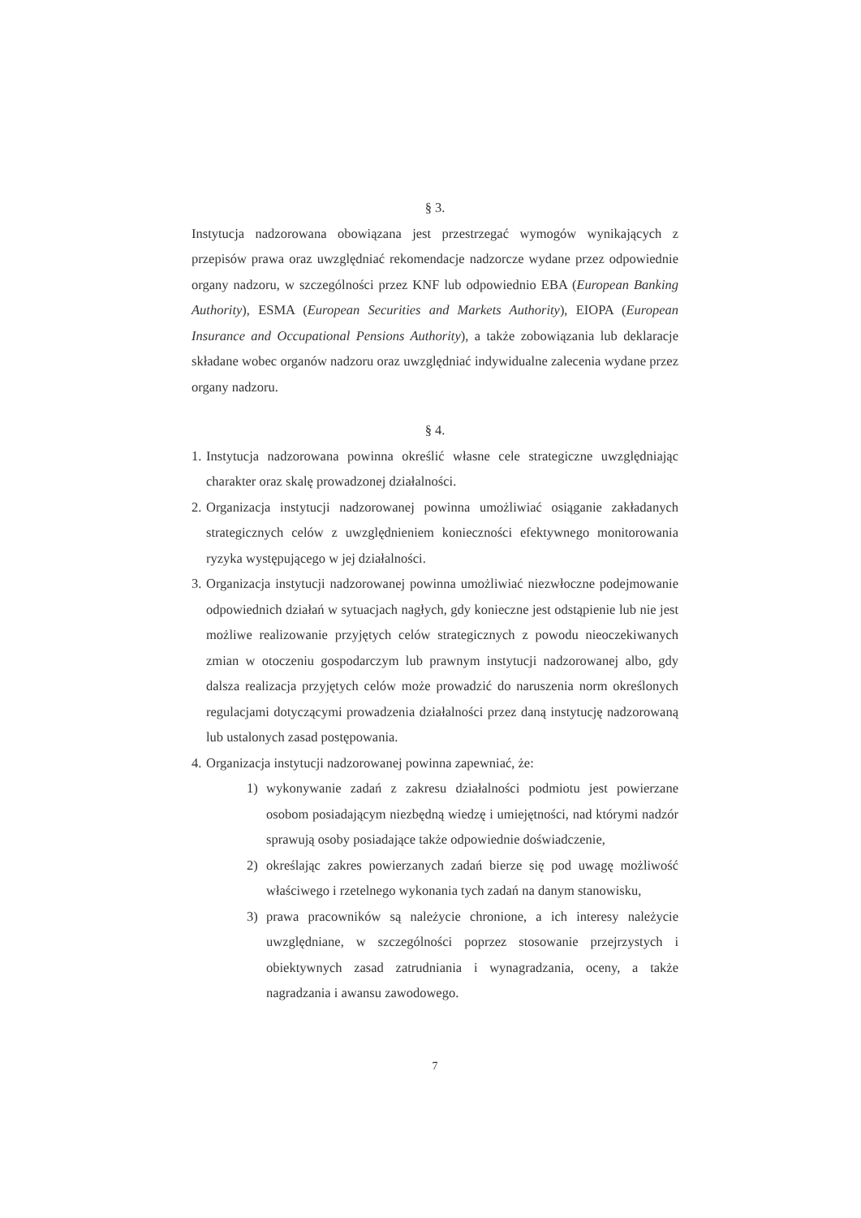§ 3.
Instytucja nadzorowana obowiązana jest przestrzegać wymogów wynikających z przepisów prawa oraz uwzględniać rekomendacje nadzorcze wydane przez odpowiednie organy nadzoru, w szczególności przez KNF lub odpowiednio EBA (European Banking Authority), ESMA (European Securities and Markets Authority), EIOPA (European Insurance and Occupational Pensions Authority), a także zobowiązania lub deklaracje składane wobec organów nadzoru oraz uwzględniać indywidualne zalecenia wydane przez organy nadzoru.
§ 4.
1. Instytucja nadzorowana powinna określić własne cele strategiczne uwzględniając charakter oraz skalę prowadzonej działalności.
2. Organizacja instytucji nadzorowanej powinna umożliwiać osiąganie zakładanych strategicznych celów z uwzględnieniem konieczności efektywnego monitorowania ryzyka występującego w jej działalności.
3. Organizacja instytucji nadzorowanej powinna umożliwiać niezwłoczne podejmowanie odpowiednich działań w sytuacjach nagłych, gdy konieczne jest odstąpienie lub nie jest możliwe realizowanie przyjętych celów strategicznych z powodu nieoczekiwanych zmian w otoczeniu gospodarczym lub prawnym instytucji nadzorowanej albo, gdy dalsza realizacja przyjętych celów może prowadzić do naruszenia norm określonych regulacjami dotyczącymi prowadzenia działalności przez daną instytucję nadzorowaną lub ustalonych zasad postępowania.
4. Organizacja instytucji nadzorowanej powinna zapewniać, że:
1) wykonywanie zadań z zakresu działalności podmiotu jest powierzane osobom posiadającym niezbędną wiedzę i umiejętności, nad którymi nadzór sprawują osoby posiadające także odpowiednie doświadczenie,
2) określając zakres powierzanych zadań bierze się pod uwagę możliwość właściwego i rzetelnego wykonania tych zadań na danym stanowisku,
3) prawa pracowników są należycie chronione, a ich interesy należycie uwzględniane, w szczególności poprzez stosowanie przejrzystych i obiektywnych zasad zatrudniania i wynagradzania, oceny, a także nagradzania i awansu zawodowego.
7